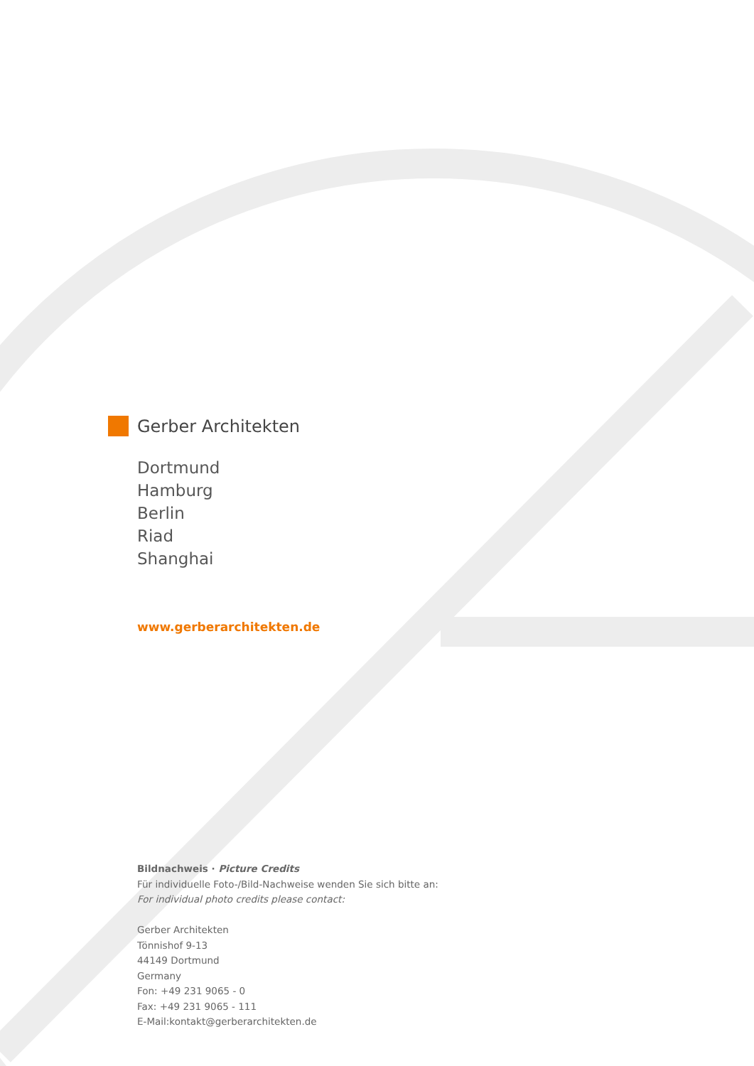Gerber Architekten
Dortmund
Hamburg
Berlin
Riad
Shanghai
www.gerberarchitekten.de
Bildnachweis · Picture Credits
Für individuelle Foto-/Bild-Nachweise wenden Sie sich bitte an:
For individual photo credits please contact:
Gerber Architekten
Tönnishof 9-13
44149 Dortmund
Germany
Fon: +49 231 9065 - 0
Fax: +49 231 9065 - 111
E-Mail:kontakt@gerberarchitekten.de